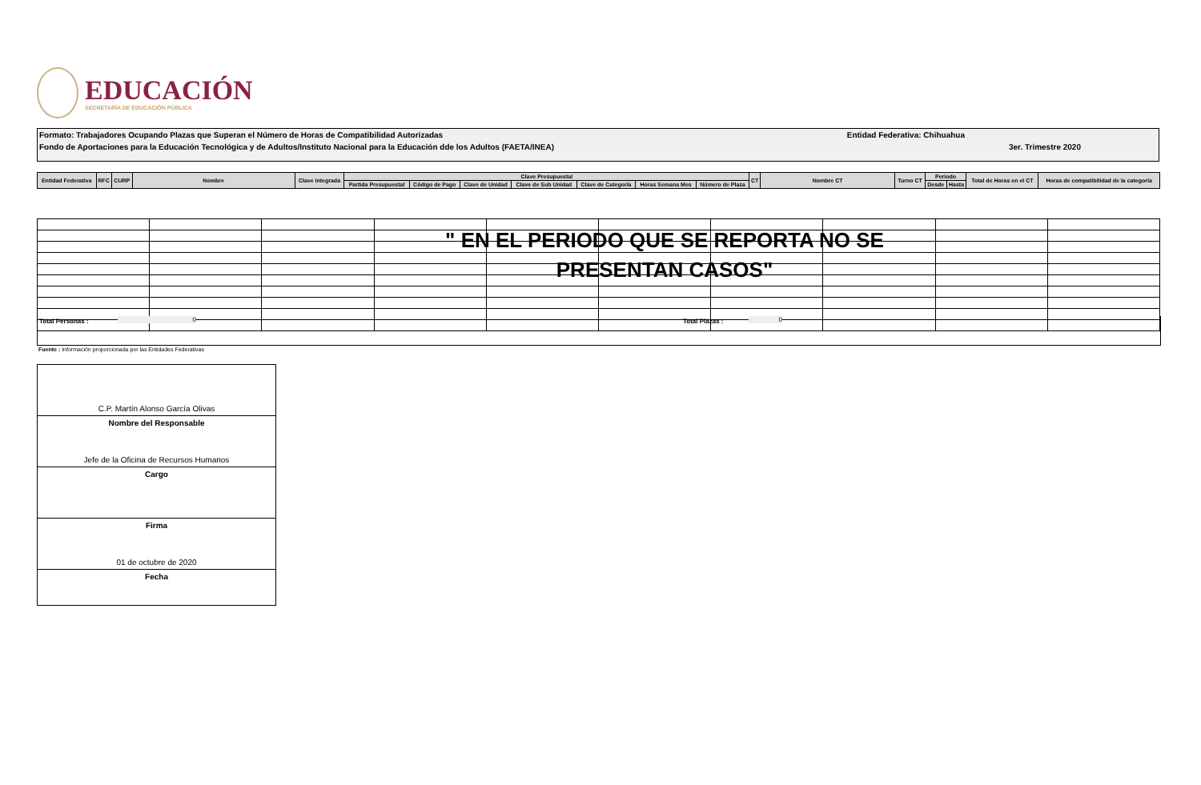EDUCACIÓN
SECRETARÍA DE EDUCACIÓN PÚBLICA
Formato: Trabajadores Ocupando Plazas que Superan el Número de Horas de Compatibilidad Autorizadas Entidad Federativa: Chihuahua
Fondo de Aportaciones para la Educación Tecnológica y de Adultos/Instituto Nacional para la Educación dde los Adultos (FAETA/INEA) 3er. Trimestre 2020
| Entidad Federativa | RFC | CURP | Nombre | Clave integrada | Clave Presupuestal | | | | | | | CT | Nombre CT | Turno CT | Periodo | | Total de Horas en el CT | Horas de compatibilidad de la categoría |
| | | | | | Partida Presupuestal | Código de Pago | Clave de Unidad | Clave de Sub Unidad | Clave de Categoría | Horas Semana Mes | Número de Plaza | | | | Desde | Hasta | | |
" EN EL PERIODO QUE SE REPORTA NO SE PRESENTAN CASOS"
Total Personas : 0 Total Plazas : 0
Fuente : Información proporcionada por las Entidades Federativas
C.P. Martín Alonso García Olivas
Nombre del Responsable
Jefe de la Oficina de Recursos Humanos
Cargo
Firma
01 de octubre de 2020
Fecha